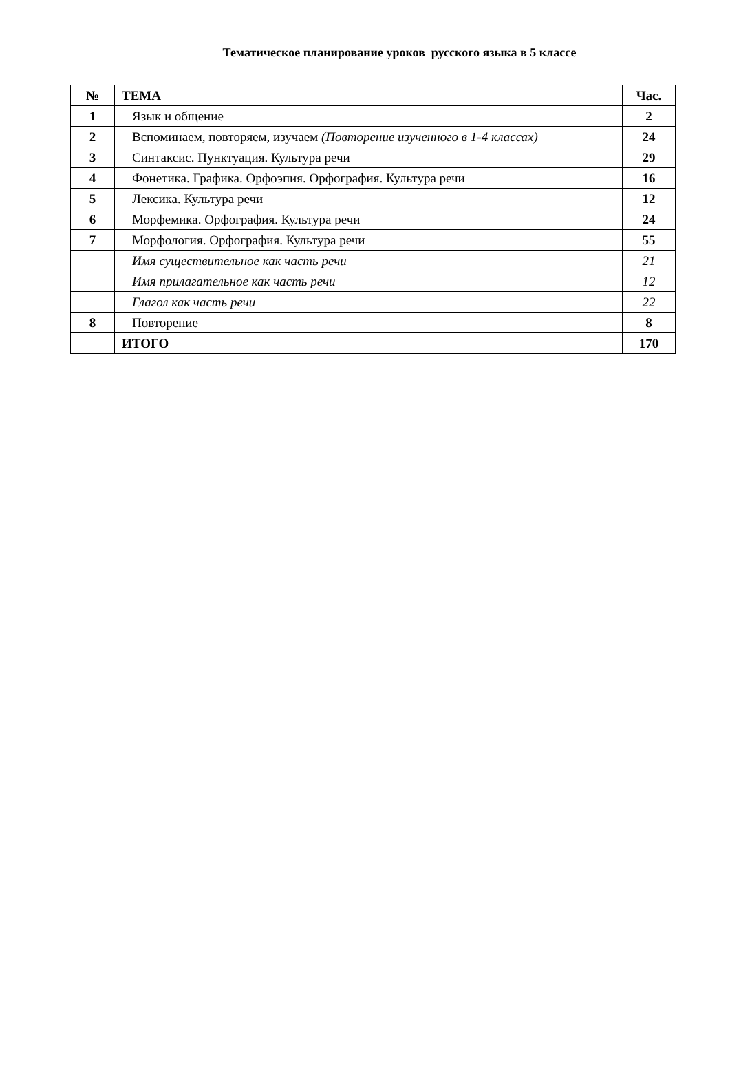Тематическое планирование уроков русского языка в 5 классе
| № | ТЕМА | Час. |
| --- | --- | --- |
| 1 | Язык и общение | 2 |
| 2 | Вспоминаем, повторяем, изучаем (Повторение изученного в 1-4 классах) | 24 |
| 3 | Синтаксис. Пунктуация. Культура речи | 29 |
| 4 | Фонетика. Графика. Орфоэпия. Орфография. Культура речи | 16 |
| 5 | Лексика. Культура речи | 12 |
| 6 | Морфемика. Орфография. Культура речи | 24 |
| 7 | Морфология. Орфография. Культура речи | 55 |
| | Имя существительное как часть речи | 21 |
| | Имя прилагательное как часть речи | 12 |
| | Глагол как часть речи | 22 |
| 8 | Повторение | 8 |
| | ИТОГО | 170 |